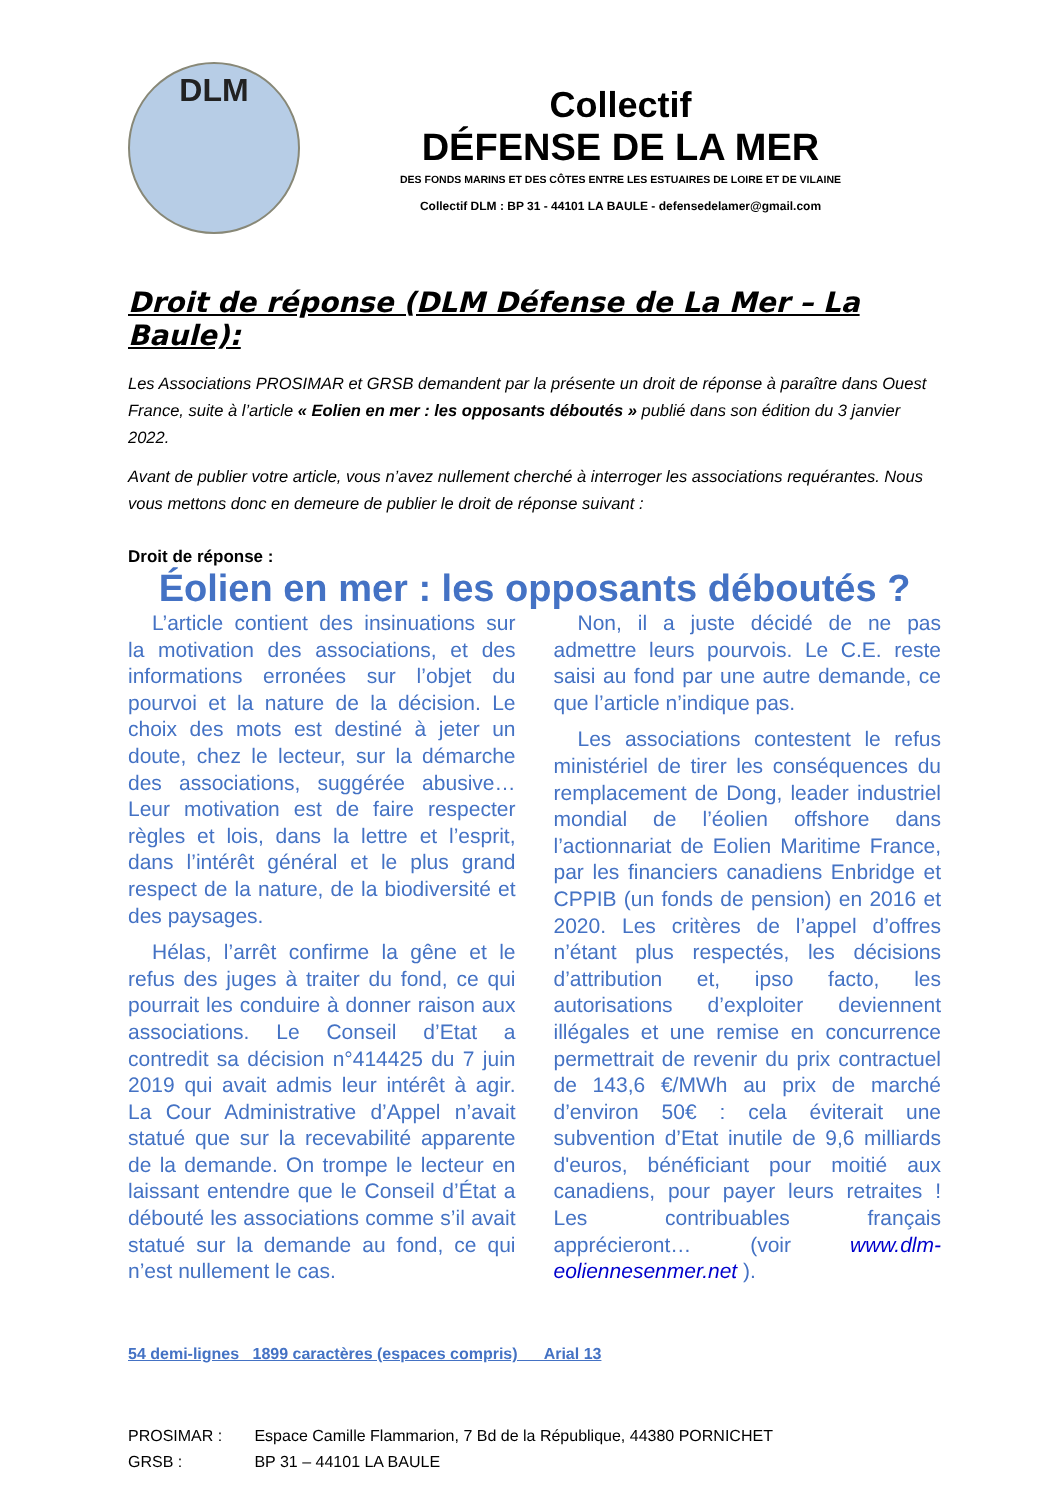DLM
Collectif
DÉFENSE DE LA MER
DES FONDS MARINS ET DES CÔTES ENTRE LES ESTUAIRES DE LOIRE ET DE VILAINE
Collectif DLM : BP 31 - 44101 LA BAULE - defensedelamer@gmail.com
Droit de réponse (DLM Défense de La Mer – La Baule):
Les Associations PROSIMAR et GRSB demandent par la présente un droit de réponse à paraître dans Ouest France, suite à l’article « Eolien en mer : les opposants déboutés » publié dans son édition du 3 janvier 2022.
Avant de publier votre article, vous n’avez nullement cherché à interroger les associations requérantes. Nous vous mettons donc en demeure de publier le droit de réponse suivant :
Droit de réponse :
Éolien en mer : les opposants déboutés ?
L’article contient des insinuations sur la motivation des associations, et des informations erronées sur l’objet du pourvoi et la nature de la décision. Le choix des mots est destiné à jeter un doute, chez le lecteur, sur la démarche des associations, suggérée abusive… Leur motivation est de faire respecter règles et lois, dans la lettre et l’esprit, dans l’intérêt général et le plus grand respect de la nature, de la biodiversité et des paysages.
Hélas, l’arrêt confirme la gêne et le refus des juges à traiter du fond, ce qui pourrait les conduire à donner raison aux associations. Le Conseil d’Etat a contredit sa décision n°414425 du 7 juin 2019 qui avait admis leur intérêt à agir. La Cour Administrative d’Appel n’avait statué que sur la recevabilité apparente de la demande. On trompe le lecteur en laissant entendre que le Conseil d’État a débouté les associations comme s’il avait statué sur la demande au fond, ce qui n’est nullement le cas.
Non, il a juste décidé de ne pas admettre leurs pourvois. Le C.E. reste saisi au fond par une autre demande, ce que l’article n’indique pas.
Les associations contestent le refus ministériel de tirer les conséquences du remplacement de Dong, leader industriel mondial de l’éolien offshore dans l’actionnariat de Eolien Maritime France, par les financiers canadiens Enbridge et CPPIB (un fonds de pension) en 2016 et 2020. Les critères de l’appel d’offres n’étant plus respectés, les décisions d’attribution et, ipso facto, les autorisations d’exploiter deviennent illégales et une remise en concurrence permettrait de revenir du prix contractuel de 143,6 €/MWh au prix de marché d’environ 50€ : cela éviterait une subvention d’Etat inutile de 9,6 milliards d'euros, bénéficiant pour moitié aux canadiens, pour payer leurs retraites ! Les contribuables français apprécieront… (voir www.dlm-eoliennesenmer.net ).
54 demi-lignes 1899 caractères (espaces compris) Arial 13
PROSIMAR : Espace Camille Flammarion, 7 Bd de la République, 44380 PORNICHET
GRSB : BP 31 – 44101 LA BAULE